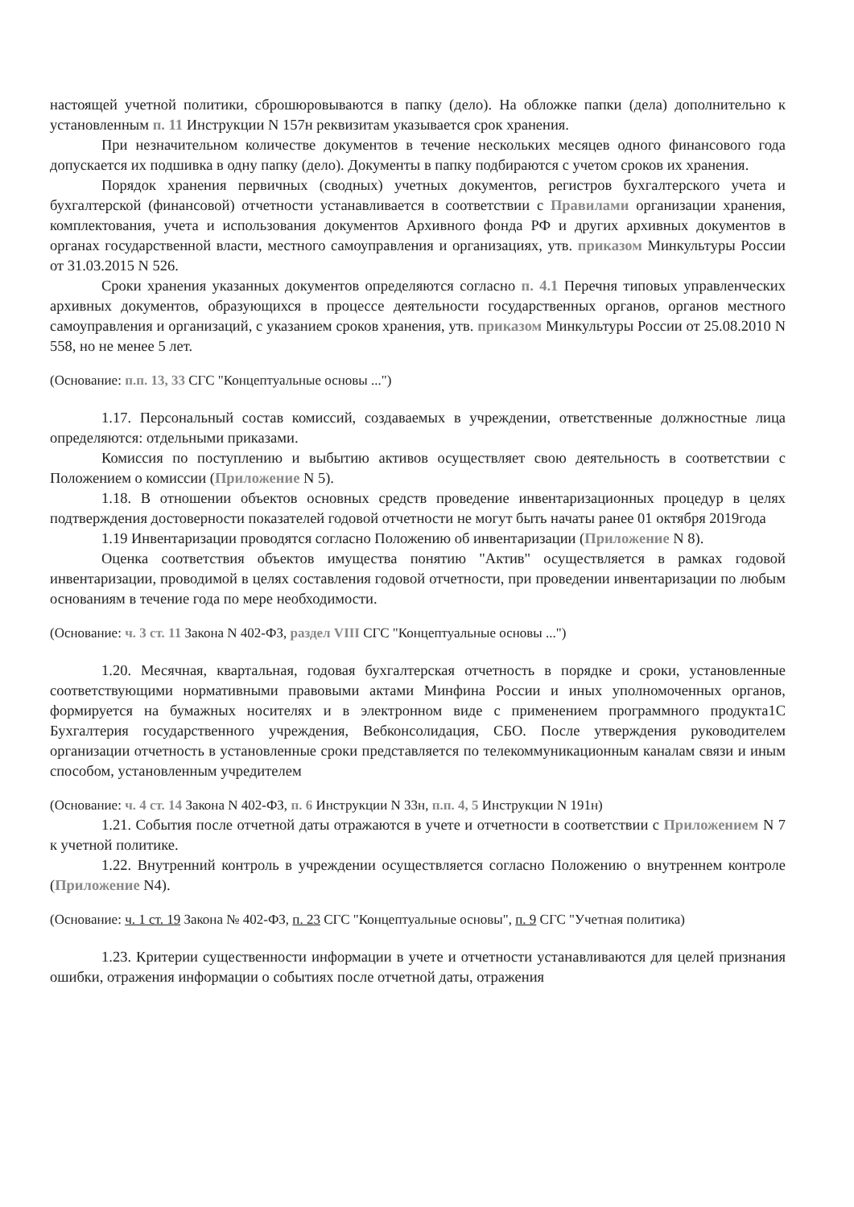настоящей учетной политики, сброшюровываются в папку (дело). На обложке папки (дела) дополнительно к установленным п. 11 Инструкции N 157н реквизитам указывается срок хранения.
При незначительном количестве документов в течение нескольких месяцев одного финансового года допускается их подшивка в одну папку (дело). Документы в папку подбираются с учетом сроков их хранения.
Порядок хранения первичных (сводных) учетных документов, регистров бухгалтерского учета и бухгалтерской (финансовой) отчетности устанавливается в соответствии с Правилами организации хранения, комплектования, учета и использования документов Архивного фонда РФ и других архивных документов в органах государственной власти, местного самоуправления и организациях, утв. приказом Минкультуры России от 31.03.2015 N 526.
Сроки хранения указанных документов определяются согласно п. 4.1 Перечня типовых управленческих архивных документов, образующихся в процессе деятельности государственных органов, органов местного самоуправления и организаций, с указанием сроков хранения, утв. приказом Минкультуры России от 25.08.2010 N 558, но не менее 5 лет.
(Основание: п.п. 13, 33 СГС "Концептуальные основы ...")
1.17. Персональный состав комиссий, создаваемых в учреждении, ответственные должностные лица определяются: отдельными приказами.
Комиссия по поступлению и выбытию активов осуществляет свою деятельность в соответствии с Положением о комиссии (Приложение N 5).
1.18. В отношении объектов основных средств проведение инвентаризационных процедур в целях подтверждения достоверности показателей годовой отчетности не могут быть начаты ранее 01 октября 2019года
1.19 Инвентаризации проводятся согласно Положению об инвентаризации (Приложение N 8).
Оценка соответствия объектов имущества понятию "Актив" осуществляется в рамках годовой инвентаризации, проводимой в целях составления годовой отчетности, при проведении инвентаризации по любым основаниям в течение года по мере необходимости.
(Основание: ч. 3 ст. 11 Закона N 402-ФЗ, раздел VIII СГС "Концептуальные основы ...")
1.20. Месячная, квартальная, годовая бухгалтерская отчетность в порядке и сроки, установленные соответствующими нормативными правовыми актами Минфина России и иных уполномоченных органов, формируется на бумажных носителях и в электронном виде с применением программного продукта1С Бухгалтерия государственного учреждения, Вебконсолидация, СБО. После утверждения руководителем организации отчетность в установленные сроки представляется по телекоммуникационным каналам связи и иным способом, установленным учредителем
(Основание: ч. 4 ст. 14 Закона N 402-ФЗ, п. 6 Инструкции N 33н, п.п. 4, 5 Инструкции N 191н)
1.21. События после отчетной даты отражаются в учете и отчетности в соответствии с Приложением N 7 к учетной политике.
1.22. Внутренний контроль в учреждении осуществляется согласно Положению о внутреннем контроле (Приложение N4).
(Основание: ч. 1 ст. 19 Закона № 402-ФЗ, п. 23 СГС "Концептуальные основы", п. 9 СГС "Учетная политика)
1.23. Критерии существенности информации в учете и отчетности устанавливаются для целей признания ошибки, отражения информации о событиях после отчетной даты, отражения